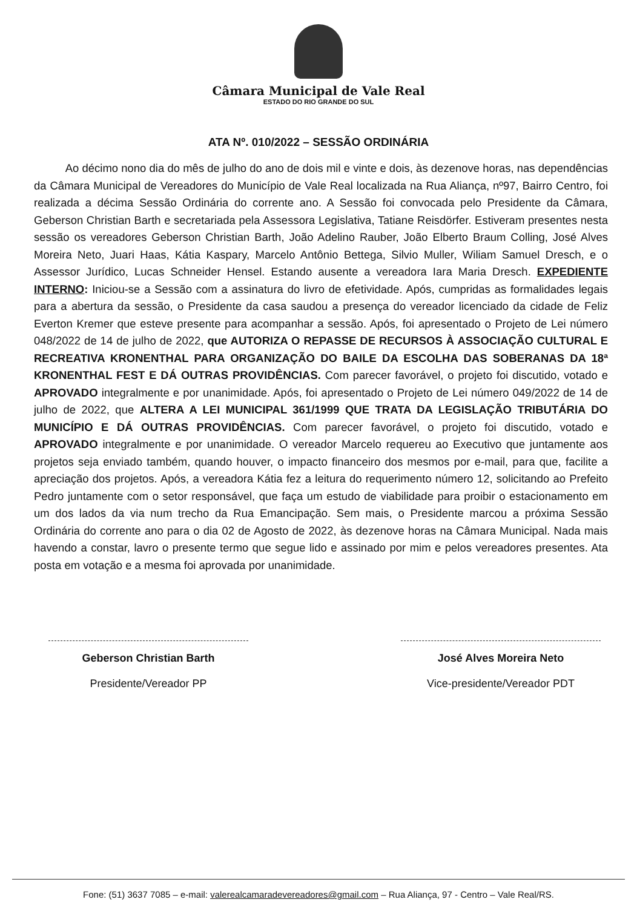Câmara Municipal de Vale Real
ESTADO DO RIO GRANDE DO SUL
ATA Nº. 010/2022 – SESSÃO ORDINÁRIA
Ao décimo nono dia do mês de julho do ano de dois mil e vinte e dois, às dezenove horas, nas dependências da Câmara Municipal de Vereadores do Município de Vale Real localizada na Rua Aliança, nº97, Bairro Centro, foi realizada a décima Sessão Ordinária do corrente ano. A Sessão foi convocada pelo Presidente da Câmara, Geberson Christian Barth e secretariada pela Assessora Legislativa, Tatiane Reisdörfer. Estiveram presentes nesta sessão os vereadores Geberson Christian Barth, João Adelino Rauber, João Elberto Braum Colling, José Alves Moreira Neto, Juari Haas, Kátia Kaspary, Marcelo Antônio Bettega, Silvio Muller, Wiliam Samuel Dresch, e o Assessor Jurídico, Lucas Schneider Hensel. Estando ausente a vereadora Iara Maria Dresch. EXPEDIENTE INTERNO: Iniciou-se a Sessão com a assinatura do livro de efetividade. Após, cumpridas as formalidades legais para a abertura da sessão, o Presidente da casa saudou a presença do vereador licenciado da cidade de Feliz Everton Kremer que esteve presente para acompanhar a sessão. Após, foi apresentado o Projeto de Lei número 048/2022 de 14 de julho de 2022, que AUTORIZA O REPASSE DE RECURSOS À ASSOCIAÇÃO CULTURAL E RECREATIVA KRONENTHAL PARA ORGANIZAÇÃO DO BAILE DA ESCOLHA DAS SOBERANAS DA 18ª KRONENTHAL FEST E DÁ OUTRAS PROVIDÊNCIAS. Com parecer favorável, o projeto foi discutido, votado e APROVADO integralmente e por unanimidade. Após, foi apresentado o Projeto de Lei número 049/2022 de 14 de julho de 2022, que ALTERA A LEI MUNICIPAL 361/1999 QUE TRATA DA LEGISLAÇÃO TRIBUTÁRIA DO MUNICÍPIO E DÁ OUTRAS PROVIDÊNCIAS. Com parecer favorável, o projeto foi discutido, votado e APROVADO integralmente e por unanimidade. O vereador Marcelo requereu ao Executivo que juntamente aos projetos seja enviado também, quando houver, o impacto financeiro dos mesmos por e-mail, para que, facilite a apreciação dos projetos. Após, a vereadora Kátia fez a leitura do requerimento número 12, solicitando ao Prefeito Pedro juntamente com o setor responsável, que faça um estudo de viabilidade para proibir o estacionamento em um dos lados da via num trecho da Rua Emancipação. Sem mais, o Presidente marcou a próxima Sessão Ordinária do corrente ano para o dia 02 de Agosto de 2022, às dezenove horas na Câmara Municipal. Nada mais havendo a constar, lavro o presente termo que segue lido e assinado por mim e pelos vereadores presentes. Ata posta em votação e a mesma foi aprovada por unanimidade.
Geberson Christian Barth
Presidente/Vereador PP
José Alves Moreira Neto
Vice-presidente/Vereador PDT
Fone: (51) 3637 7085 – e-mail: valerealcamaradevereadores@gmail.com – Rua Aliança, 97 - Centro – Vale Real/RS.